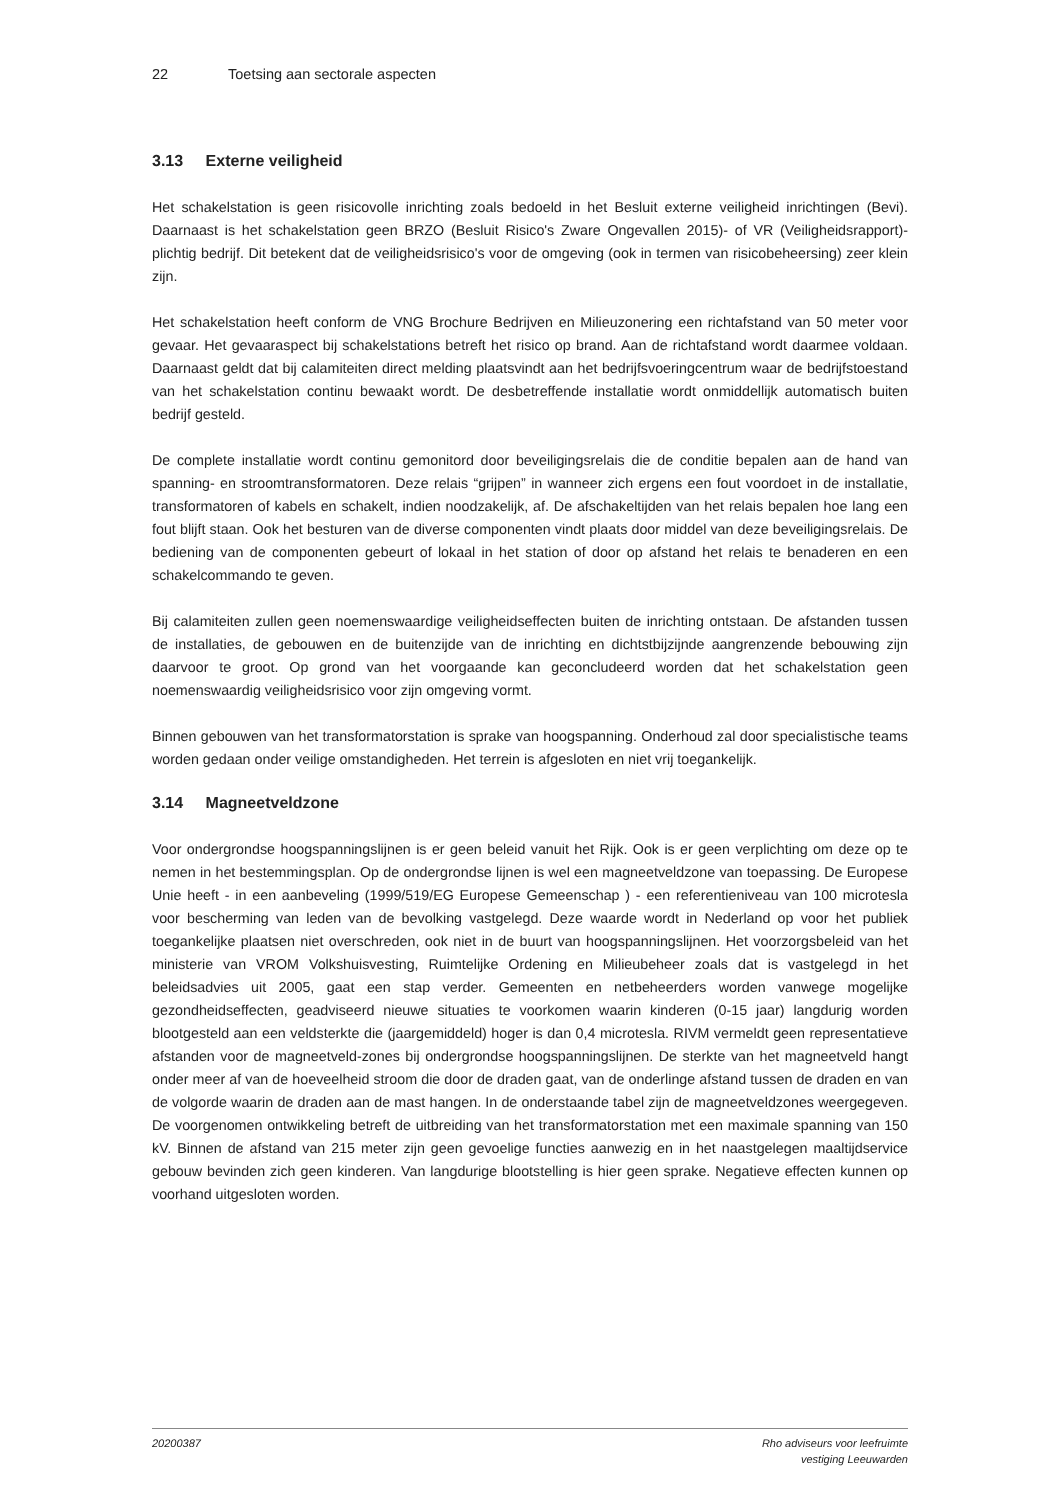22 Toetsing aan sectorale aspecten
3.13 Externe veiligheid
Het schakelstation is geen risicovolle inrichting zoals bedoeld in het Besluit externe veiligheid inrichtingen (Bevi). Daarnaast is het schakelstation geen BRZO (Besluit Risico's Zware Ongevallen 2015)- of VR (Veiligheidsrapport)-plichtig bedrijf. Dit betekent dat de veiligheidsrisico's voor de omgeving (ook in termen van risicobeheersing) zeer klein zijn.
Het schakelstation heeft conform de VNG Brochure Bedrijven en Milieuzonering een richtafstand van 50 meter voor gevaar. Het gevaaraspect bij schakelstations betreft het risico op brand. Aan de richtafstand wordt daarmee voldaan. Daarnaast geldt dat bij calamiteiten direct melding plaatsvindt aan het bedrijfsvoeringcentrum waar de bedrijfstoestand van het schakelstation continu bewaakt wordt. De desbetreffende installatie wordt onmiddellijk automatisch buiten bedrijf gesteld.
De complete installatie wordt continu gemonitord door beveiligingsrelais die de conditie bepalen aan de hand van spanning- en stroomtransformatoren. Deze relais “grijpen” in wanneer zich ergens een fout voordoet in de installatie, transformatoren of kabels en schakelt, indien noodzakelijk, af. De afschakeltijden van het relais bepalen hoe lang een fout blijft staan. Ook het besturen van de diverse componenten vindt plaats door middel van deze beveiligingsrelais. De bediening van de componenten gebeurt of lokaal in het station of door op afstand het relais te benaderen en een schakelcommando te geven.
Bij calamiteiten zullen geen noemenswaardige veiligheidseffecten buiten de inrichting ontstaan. De afstanden tussen de installaties, de gebouwen en de buitenzijde van de inrichting en dichtstbijzijnde aangrenzende bebouwing zijn daarvoor te groot. Op grond van het voorgaande kan geconcludeerd worden dat het schakelstation geen noemenswaardig veiligheidsrisico voor zijn omgeving vormt.
Binnen gebouwen van het transformatorstation is sprake van hoogspanning. Onderhoud zal door specialistische teams worden gedaan onder veilige omstandigheden. Het terrein is afgesloten en niet vrij toegankelijk.
3.14 Magneetveldzone
Voor ondergrondse hoogspanningslijnen is er geen beleid vanuit het Rijk. Ook is er geen verplichting om deze op te nemen in het bestemmingsplan. Op de ondergrondse lijnen is wel een magneetveldzone van toepassing. De Europese Unie heeft - in een aanbeveling (1999/519/EG Europese Gemeenschap ) - een referentieniveau van 100 microtesla voor bescherming van leden van de bevolking vastgelegd. Deze waarde wordt in Nederland op voor het publiek toegankelijke plaatsen niet overschreden, ook niet in de buurt van hoogspanningslijnen. Het voorzorgsbeleid van het ministerie van VROM Volkshuisvesting, Ruimtelijke Ordening en Milieubeheer zoals dat is vastgelegd in het beleidsadvies uit 2005, gaat een stap verder. Gemeenten en netbeheerders worden vanwege mogelijke gezondheidseffecten, geadviseerd nieuwe situaties te voorkomen waarin kinderen (0-15 jaar) langdurig worden blootgesteld aan een veldsterkte die (jaargemiddeld) hoger is dan 0,4 microtesla. RIVM vermeldt geen representatieve afstanden voor de magneetveld-zones bij ondergrondse hoogspanningslijnen. De sterkte van het magneetveld hangt onder meer af van de hoeveelheid stroom die door de draden gaat, van de onderlinge afstand tussen de draden en van de volgorde waarin de draden aan de mast hangen. In de onderstaande tabel zijn de magneetveldzones weergegeven. De voorgenomen ontwikkeling betreft de uitbreiding van het transformatorstation met een maximale spanning van 150 kV. Binnen de afstand van 215 meter zijn geen gevoelige functies aanwezig en in het naastgelegen maaltijdservice gebouw bevinden zich geen kinderen. Van langdurige blootstelling is hier geen sprake. Negatieve effecten kunnen op voorhand uitgesloten worden.
20200387 Rho adviseurs voor leefruimte
vestiging Leeuwarden